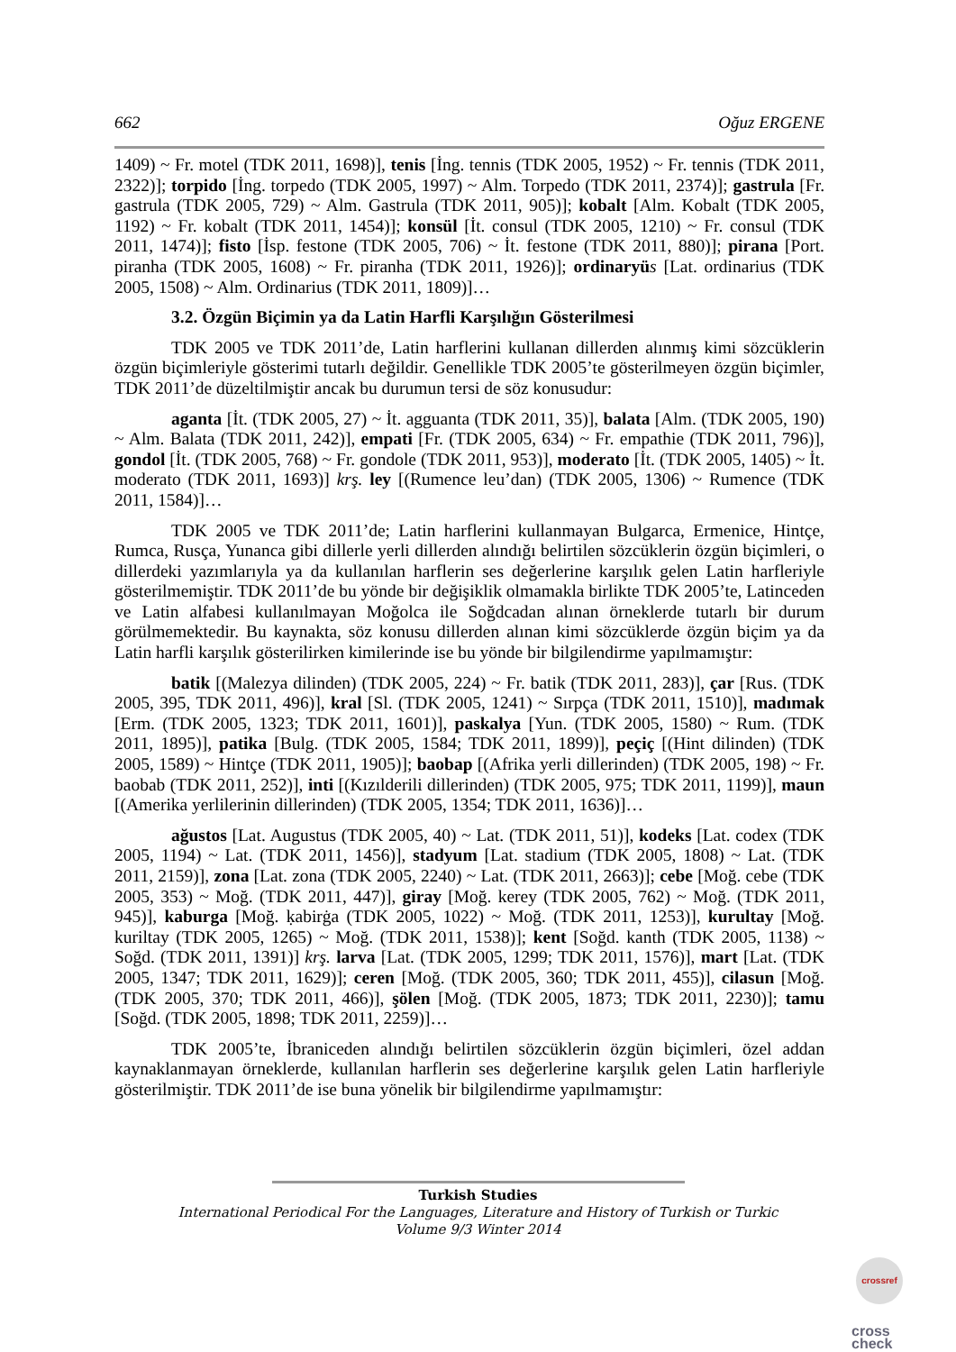662 Oğuz ERGENE
1409) ~ Fr. motel (TDK 2011, 1698)], tenis [İng. tennis (TDK 2005, 1952) ~ Fr. tennis (TDK 2011, 2322)]; torpido [İng. torpedo (TDK 2005, 1997) ~ Alm. Torpedo (TDK 2011, 2374)]; gastrula [Fr. gastrula (TDK 2005, 729) ~ Alm. Gastrula (TDK 2011, 905)]; kobalt [Alm. Kobalt (TDK 2005, 1192) ~ Fr. kobalt (TDK 2011, 1454)]; konsül [İt. consul (TDK 2005, 1210) ~ Fr. consul (TDK 2011, 1474)]; fisto [İsp. festone (TDK 2005, 706) ~ İt. festone (TDK 2011, 880)]; pirana [Port. piranha (TDK 2005, 1608) ~ Fr. piranha (TDK 2011, 1926)]; ordinaryü s [Lat. ordinarius (TDK 2005, 1508) ~ Alm. Ordinarius (TDK 2011, 1809)]…
3.2. Özgün Biçimin ya da Latin Harfli Karşılığın Gösterilmesi
TDK 2005 ve TDK 2011’de, Latin harflerini kullanan dillerden alınmış kimi sözcüklerin özgün biçimleriyle gösterimi tutarlı değildir. Genellikle TDK 2005’te gösterilmeyen özgün biçimler, TDK 2011’de düzeltilmiştir ancak bu durumun tersi de söz konusudur:
aganta [İt. (TDK 2005, 27) ~ İt. agguanta (TDK 2011, 35)], balata [Alm. (TDK 2005, 190) ~ Alm. Balata (TDK 2011, 242)], empati [Fr. (TDK 2005, 634) ~ Fr. empathie (TDK 2011, 796)], gondol [İt. (TDK 2005, 768) ~ Fr. gondole (TDK 2011, 953)], moderato [İt. (TDK 2005, 1405) ~ İt. moderato (TDK 2011, 1693)] krş. ley [(Rumence leu’dan) (TDK 2005, 1306) ~ Rumence (TDK 2011, 1584)]…
TDK 2005 ve TDK 2011’de; Latin harflerini kullanmayan Bulgarca, Ermenice, Hintçe, Rumca, Rusça, Yunanca gibi dillerle yerli dillerden alındığı belirtilen sözcüklerin özgün biçimleri, o dillerdeki yazımlarıyla ya da kullanılan harflerin ses değerlerine karşılık gelen Latin harfleriyle gösterilmemiştir. TDK 2011’de bu yönde bir değişiklik olmamakla birlikte TDK 2005’te, Latinceden ve Latin alfabesi kullanılmayan Moğolca ile Soğdcadan alınan örneklerde tutarlı bir durum görülmemektedir. Bu kaynakta, söz konusu dillerden alınan kimi sözcüklerde özgün biçim ya da Latin harfli karşılık gösterilirken kimilerinde ise bu yönde bir bilgilendirme yapılmamıştır:
batik [(Malezya dilinden) (TDK 2005, 224) ~ Fr. batik (TDK 2011, 283)], çar [Rus. (TDK 2005, 395, TDK 2011, 496)], kral [Sl. (TDK 2005, 1241) ~ Sırpça (TDK 2011, 1510)], madımak [Erm. (TDK 2005, 1323; TDK 2011, 1601)], paskalya [Yun. (TDK 2005, 1580) ~ Rum. (TDK 2011, 1895)], patika [Bulg. (TDK 2005, 1584; TDK 2011, 1899)], peçiç [(Hint dilinden) (TDK 2005, 1589) ~ Hintçe (TDK 2011, 1905)]; baobap [(Afrika yerli dillerinden) (TDK 2005, 198) ~ Fr. baobab (TDK 2011, 252)], inti [(Kızılderili dillerinden) (TDK 2005, 975; TDK 2011, 1199)], maun [(Amerika yerlilerinin dillerinden) (TDK 2005, 1354; TDK 2011, 1636)]…
ağustos [Lat. Augustus (TDK 2005, 40) ~ Lat. (TDK 2011, 51)], kodeks [Lat. codex (TDK 2005, 1194) ~ Lat. (TDK 2011, 1456)], stadyum [Lat. stadium (TDK 2005, 1808) ~ Lat. (TDK 2011, 2159)], zona [Lat. zona (TDK 2005, 2240) ~ Lat. (TDK 2011, 2663)]; cebe [Moğ. cebe (TDK 2005, 353) ~ Moğ. (TDK 2011, 447)], giray [Moğ. kerey (TDK 2005, 762) ~ Moğ. (TDK 2011, 945)], kaburga [Moğ. ḳabirġa (TDK 2005, 1022) ~ Moğ. (TDK 2011, 1253)], kurultay [Moğ. kuriltay (TDK 2005, 1265) ~ Moğ. (TDK 2011, 1538)]; kent [Soğd. kanth (TDK 2005, 1138) ~ Soğd. (TDK 2011, 1391)] krş. larva [Lat. (TDK 2005, 1299; TDK 2011, 1576)], mart [Lat. (TDK 2005, 1347; TDK 2011, 1629)]; ceren [Moğ. (TDK 2005, 360; TDK 2011, 455)], cilasun [Moğ. (TDK 2005, 370; TDK 2011, 466)], şölen [Moğ. (TDK 2005, 1873; TDK 2011, 2230)]; tamu [Soğd. (TDK 2005, 1898; TDK 2011, 2259)]…
TDK 2005’te, İbraniceden alındığı belirtilen sözcüklerin özgün biçimleri, özel addan kaynaklanmayan örneklerde, kullanılan harflerin ses değerlerine karşılık gelen Latin harfleriyle gösterilmiştir. TDK 2011’de ise buna yönelik bir bilgilendirme yapılmamıştır:
Turkish Studies
International Periodical For the Languages, Literature and History of Turkish or Turkic
Volume 9/3 Winter 2014
crossref
cross
check